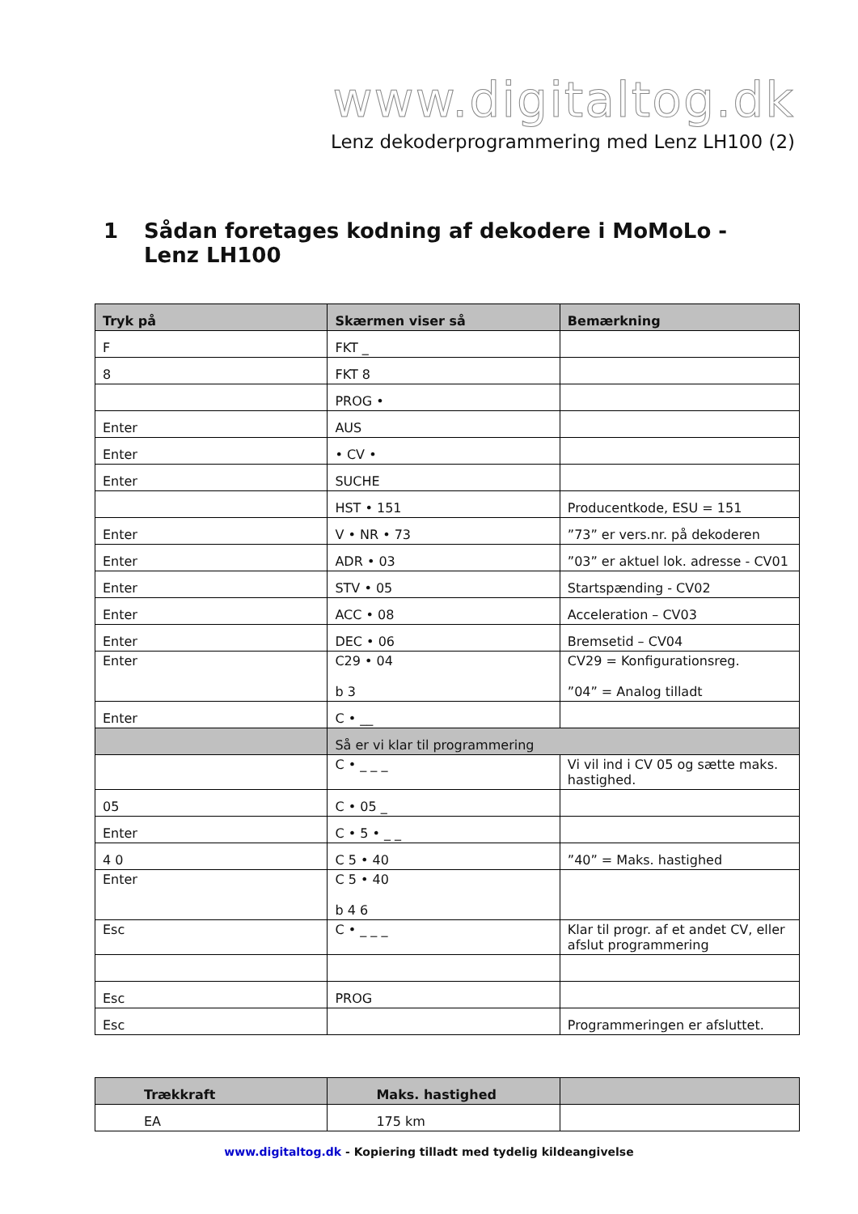www.digitaltog.dk
Lenz dekoderprogrammering med Lenz LH100 (2)
1 Sådan foretages kodning af dekodere i MoMoLo - Lenz LH100
| Tryk på | Skærmen viser så | Bemærkning |
| --- | --- | --- |
| F | FKT _ | |
| 8 | FKT 8 | |
| | PROG • | |
| Enter | AUS | |
| Enter | • CV • | |
| Enter | SUCHE | |
| | HST • 151 | Producentkode, ESU = 151 |
| Enter | V • NR • 73 | ”73” er vers.nr. på dekoderen |
| Enter | ADR • 03 | ”03” er aktuel lok. adresse - CV01 |
| Enter | STV • 05 | Startspænding - CV02 |
| Enter | ACC • 08 | Acceleration – CV03 |
| Enter | DEC • 06 | Bremsetid – CV04 |
| Enter | C29 • 04 b 3 | CV29 = Konfigurationsreg. ”04” = Analog tilladt |
| Enter | C • __ | |
| | Så er vi klar til programmering | |
| | C • _ _ _ | Vi vil ind i CV 05 og sætte maks. hastighed. |
| 05 | C • 05 _ | |
| Enter | C • 5 • _ _ | |
| 4 0 | C 5 • 40 | ”40” = Maks. hastighed |
| Enter | C 5 • 40 b 4 6 | |
| Esc | C • _ _ _ | Klar til progr. af et andet CV, eller afslut programmering |
| Esc | PROG | |
| Esc | | Programmeringen er afsluttet. |
| Trækkraft | Maks. hastighed | |
| --- | --- | --- |
| EA | 175 km | |
www.digitaltog.dk - Kopiering tilladt med tydelig kildeangivelse